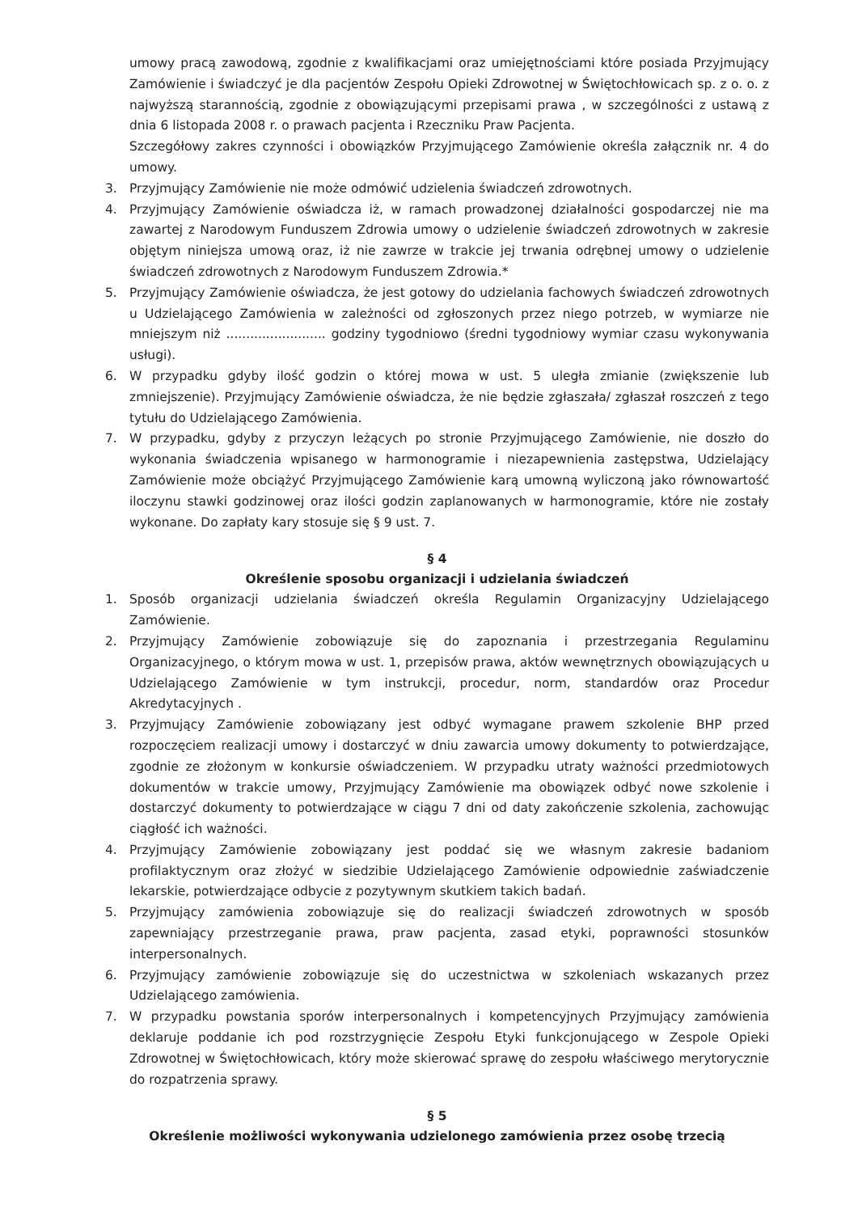umowy pracą zawodową, zgodnie z kwalifikacjami oraz umiejętnościami które posiada Przyjmujący Zamówienie i świadczyć je dla pacjentów Zespołu Opieki Zdrowotnej w Świętochłowicach sp. z o. o. z najwyższą starannością, zgodnie z obowiązującymi przepisami prawa , w szczególności z ustawą z dnia 6 listopada 2008 r. o prawach pacjenta i Rzeczniku Praw Pacjenta.
Szczegółowy zakres czynności i obowiązków Przyjmującego Zamówienie określa załącznik nr. 4 do umowy.
3. Przyjmujący Zamówienie nie może odmówić udzielenia świadczeń zdrowotnych.
4. Przyjmujący Zamówienie oświadcza iż, w ramach prowadzonej działalności gospodarczej nie ma zawartej z Narodowym Funduszem Zdrowia umowy o udzielenie świadczeń zdrowotnych w zakresie objętym niniejsza umową oraz, iż nie zawrze w trakcie jej trwania odrębnej umowy o udzielenie świadczeń zdrowotnych z Narodowym Funduszem Zdrowia.*
5. Przyjmujący Zamówienie oświadcza, że jest gotowy do udzielania fachowych świadczeń zdrowotnych u Udzielającego Zamówienia w zależności od zgłoszonych przez niego potrzeb, w wymiarze nie mniejszym niż ......................... godziny tygodniowo (średni tygodniowy wymiar czasu wykonywania usługi).
6. W przypadku gdyby ilość godzin o której mowa w ust. 5 uległa zmianie (zwiększenie lub zmniejszenie). Przyjmujący Zamówienie oświadcza, że nie będzie zgłaszała/ zgłaszał roszczeń z tego tytułu do Udzielającego Zamówienia.
7. W przypadku, gdyby z przyczyn leżących po stronie Przyjmującego Zamówienie, nie doszło do wykonania świadczenia wpisanego w harmonogramie i niezapewnienia zastępstwa, Udzielający Zamówienie może obciążyć Przyjmującego Zamówienie karą umowną wyliczoną jako równowartość iloczynu stawki godzinowej oraz ilości godzin zaplanowanych w harmonogramie, które nie zostały wykonane. Do zapłaty kary stosuje się § 9 ust. 7.
§ 4
Określenie sposobu organizacji i udzielania świadczeń
1. Sposób organizacji udzielania świadczeń określa Regulamin Organizacyjny Udzielającego Zamówienie.
2. Przyjmujący Zamówienie zobowiązuje się do zapoznania i przestrzegania Regulaminu Organizacyjnego, o którym mowa w ust. 1, przepisów prawa, aktów wewnętrznych obowiązujących u Udzielającego Zamówienie w tym instrukcji, procedur, norm, standardów oraz Procedur Akredytacyjnych .
3. Przyjmujący Zamówienie zobowiązany jest odbyć wymagane prawem szkolenie BHP przed rozpoczęciem realizacji umowy i dostarczyć w dniu zawarcia umowy dokumenty to potwierdzające, zgodnie ze złożonym w konkursie oświadczeniem. W przypadku utraty ważności przedmiotowych dokumentów w trakcie umowy, Przyjmujący Zamówienie ma obowiązek odbyć nowe szkolenie i dostarczyć dokumenty to potwierdzające w ciągu 7 dni od daty zakończenie szkolenia, zachowując ciągłość ich ważności.
4. Przyjmujący Zamówienie zobowiązany jest poddać się we własnym zakresie badaniom profilaktycznym oraz złożyć w siedzibie Udzielającego Zamówienie odpowiednie zaświadczenie lekarskie, potwierdzające odbycie z pozytywnym skutkiem takich badań.
5. Przyjmujący zamówienia zobowiązuje się do realizacji świadczeń zdrowotnych w sposób zapewniający przestrzeganie prawa, praw pacjenta, zasad etyki, poprawności stosunków interpersonalnych.
6. Przyjmujący zamówienie zobowiązuje się do uczestnictwa w szkoleniach wskazanych przez Udzielającego zamówienia.
7. W przypadku powstania sporów interpersonalnych i kompetencyjnych Przyjmujący zamówienia deklaruje poddanie ich pod rozstrzygnięcie Zespołu Etyki funkcjonującego w Zespole Opieki Zdrowotnej w Świętochłowicach, który może skierować sprawę do zespołu właściwego merytorycznie do rozpatrzenia sprawy.
§ 5
Określenie możliwości wykonywania udzielonego zamówienia przez osobę trzecią